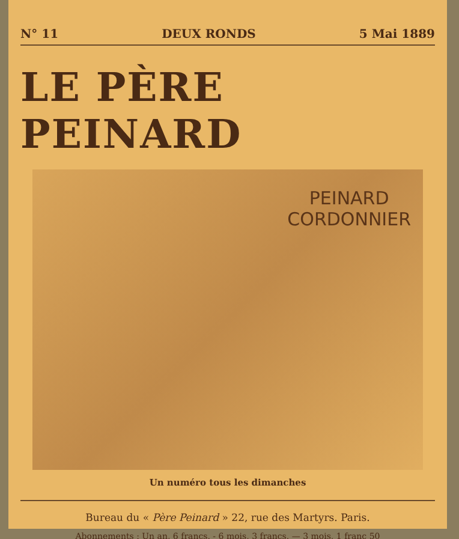N° 11 DEUX RONDS 5 Mai 1889
LE PÈRE PEINARD
PEINARD
CORDONNIER
Un numéro tous les dimanches
Bureau du « Père Peinard » 22, rue des Martyrs. Paris.
Abonnements : Un an, 6 francs. - 6 mois, 3 francs. — 3 mois, 1 franc 50